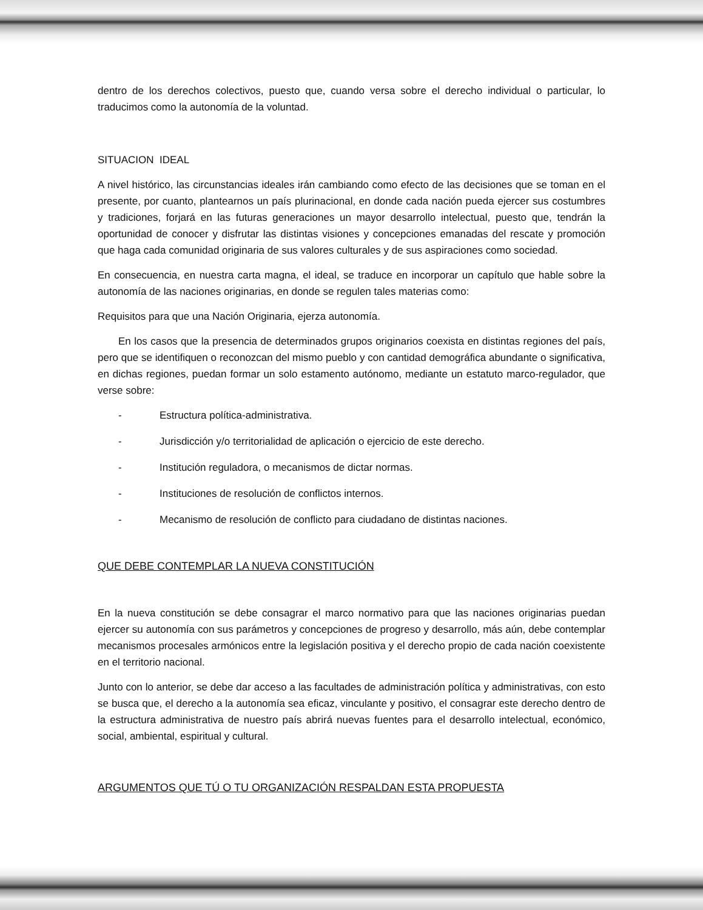dentro de los derechos colectivos, puesto que, cuando versa sobre el derecho individual o particular, lo traducimos como la autonomía de la voluntad.
SITUACION IDEAL
A nivel histórico, las circunstancias ideales irán cambiando como efecto de las decisiones que se toman en el presente, por cuanto, plantearnos un país plurinacional, en donde cada nación pueda ejercer sus costumbres y tradiciones, forjará en las futuras generaciones un mayor desarrollo intelectual, puesto que, tendrán la oportunidad de conocer y disfrutar las distintas visiones y concepciones emanadas del rescate y promoción que haga cada comunidad originaria de sus valores culturales y de sus aspiraciones como sociedad.
En consecuencia, en nuestra carta magna, el ideal, se traduce en incorporar un capítulo que hable sobre la autonomía de las naciones originarias, en donde se regulen tales materias como:
Requisitos para que una Nación Originaria, ejerza autonomía.
En los casos que la presencia de determinados grupos originarios coexista en distintas regiones del país, pero que se identifiquen o reconozcan del mismo pueblo y con cantidad demográfica abundante o significativa, en dichas regiones, puedan formar un solo estamento autónomo, mediante un estatuto marco-regulador, que verse sobre:
- Estructura política-administrativa.
- Jurisdicción y/o territorialidad de aplicación o ejercicio de este derecho.
- Institución reguladora, o mecanismos de dictar normas.
- Instituciones de resolución de conflictos internos.
- Mecanismo de resolución de conflicto para ciudadano de distintas naciones.
QUE DEBE CONTEMPLAR LA NUEVA CONSTITUCIÓN
En la nueva constitución se debe consagrar el marco normativo para que las naciones originarias puedan ejercer su autonomía con sus parámetros y concepciones de progreso y desarrollo, más aún, debe contemplar mecanismos procesales armónicos entre la legislación positiva y el derecho propio de cada nación coexistente en el territorio nacional.
Junto con lo anterior, se debe dar acceso a las facultades de administración política y administrativas, con esto se busca que, el derecho a la autonomía sea eficaz, vinculante y positivo, el consagrar este derecho dentro de la estructura administrativa de nuestro país abrirá nuevas fuentes para el desarrollo intelectual, económico, social, ambiental, espiritual y cultural.
ARGUMENTOS QUE TÚ O TU ORGANIZACIÓN RESPALDAN ESTA PROPUESTA